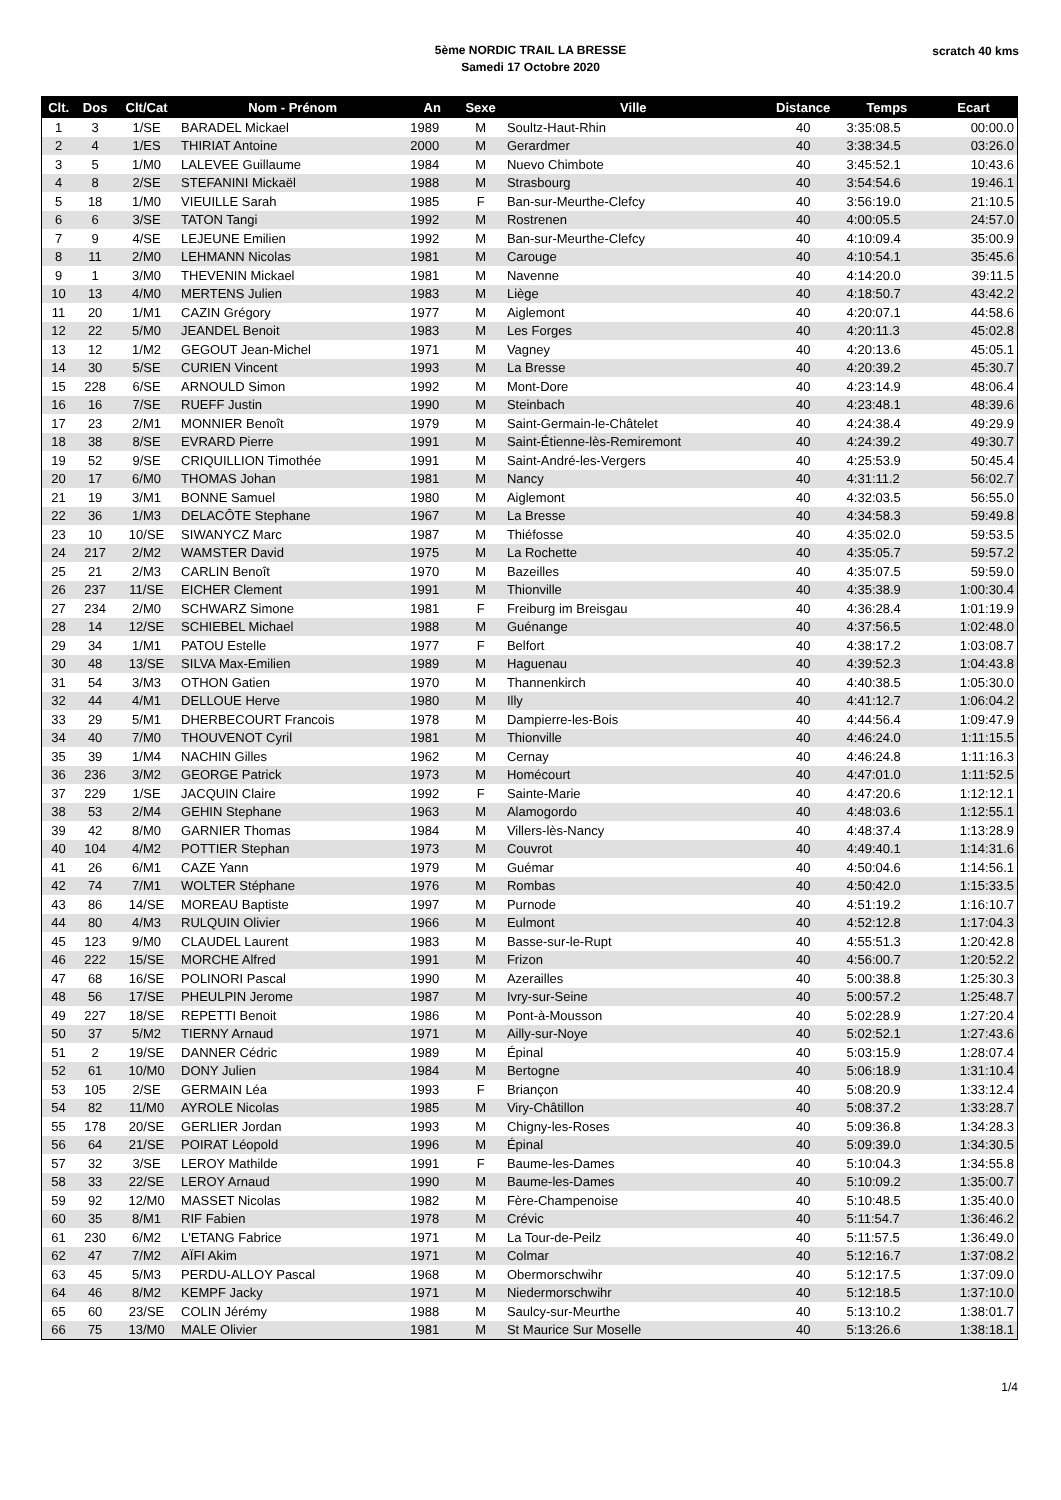5ème NORDIC TRAIL LA BRESSE
Samedi 17 Octobre 2020
scratch 40 kms
| Clt. | Dos | Clt/Cat | Nom - Prénom | An | Sexe | Ville | Distance | Temps | Ecart |
| --- | --- | --- | --- | --- | --- | --- | --- | --- | --- |
| 1 | 3 | 1/SE | BARADEL Mickael | 1989 | M | Soultz-Haut-Rhin | 40 | 3:35:08.5 | 00:00.0 |
| 2 | 4 | 1/ES | THIRIAT Antoine | 2000 | M | Gerardmer | 40 | 3:38:34.5 | 03:26.0 |
| 3 | 5 | 1/M0 | LALEVEE Guillaume | 1984 | M | Nuevo Chimbote | 40 | 3:45:52.1 | 10:43.6 |
| 4 | 8 | 2/SE | STEFANINI Mickaël | 1988 | M | Strasbourg | 40 | 3:54:54.6 | 19:46.1 |
| 5 | 18 | 1/M0 | VIEUILLE Sarah | 1985 | F | Ban-sur-Meurthe-Clefcy | 40 | 3:56:19.0 | 21:10.5 |
| 6 | 6 | 3/SE | TATON Tangi | 1992 | M | Rostrenen | 40 | 4:00:05.5 | 24:57.0 |
| 7 | 9 | 4/SE | LEJEUNE Emilien | 1992 | M | Ban-sur-Meurthe-Clefcy | 40 | 4:10:09.4 | 35:00.9 |
| 8 | 11 | 2/M0 | LEHMANN Nicolas | 1981 | M | Carouge | 40 | 4:10:54.1 | 35:45.6 |
| 9 | 1 | 3/M0 | THEVENIN Mickael | 1981 | M | Navenne | 40 | 4:14:20.0 | 39:11.5 |
| 10 | 13 | 4/M0 | MERTENS Julien | 1983 | M | Liège | 40 | 4:18:50.7 | 43:42.2 |
| 11 | 20 | 1/M1 | CAZIN Grégory | 1977 | M | Aiglemont | 40 | 4:20:07.1 | 44:58.6 |
| 12 | 22 | 5/M0 | JEANDEL Benoit | 1983 | M | Les Forges | 40 | 4:20:11.3 | 45:02.8 |
| 13 | 12 | 1/M2 | GEGOUT Jean-Michel | 1971 | M | Vagney | 40 | 4:20:13.6 | 45:05.1 |
| 14 | 30 | 5/SE | CURIEN Vincent | 1993 | M | La Bresse | 40 | 4:20:39.2 | 45:30.7 |
| 15 | 228 | 6/SE | ARNOULD Simon | 1992 | M | Mont-Dore | 40 | 4:23:14.9 | 48:06.4 |
| 16 | 16 | 7/SE | RUEFF Justin | 1990 | M | Steinbach | 40 | 4:23:48.1 | 48:39.6 |
| 17 | 23 | 2/M1 | MONNIER Benoît | 1979 | M | Saint-Germain-le-Châtelet | 40 | 4:24:38.4 | 49:29.9 |
| 18 | 38 | 8/SE | EVRARD Pierre | 1991 | M | Saint-Étienne-lès-Remiremont | 40 | 4:24:39.2 | 49:30.7 |
| 19 | 52 | 9/SE | CRIQUILLION Timothée | 1991 | M | Saint-André-les-Vergers | 40 | 4:25:53.9 | 50:45.4 |
| 20 | 17 | 6/M0 | THOMAS Johan | 1981 | M | Nancy | 40 | 4:31:11.2 | 56:02.7 |
| 21 | 19 | 3/M1 | BONNE Samuel | 1980 | M | Aiglemont | 40 | 4:32:03.5 | 56:55.0 |
| 22 | 36 | 1/M3 | DELACÔTE Stephane | 1967 | M | La Bresse | 40 | 4:34:58.3 | 59:49.8 |
| 23 | 10 | 10/SE | SIWANYCZ Marc | 1987 | M | Thiéfosse | 40 | 4:35:02.0 | 59:53.5 |
| 24 | 217 | 2/M2 | WAMSTER David | 1975 | M | La Rochette | 40 | 4:35:05.7 | 59:57.2 |
| 25 | 21 | 2/M3 | CARLIN Benoît | 1970 | M | Bazeilles | 40 | 4:35:07.5 | 59:59.0 |
| 26 | 237 | 11/SE | EICHER Clement | 1991 | M | Thionville | 40 | 4:35:38.9 | 1:00:30.4 |
| 27 | 234 | 2/M0 | SCHWARZ Simone | 1981 | F | Freiburg im Breisgau | 40 | 4:36:28.4 | 1:01:19.9 |
| 28 | 14 | 12/SE | SCHIEBEL Michael | 1988 | M | Guénange | 40 | 4:37:56.5 | 1:02:48.0 |
| 29 | 34 | 1/M1 | PATOU Estelle | 1977 | F | Belfort | 40 | 4:38:17.2 | 1:03:08.7 |
| 30 | 48 | 13/SE | SILVA Max-Emilien | 1989 | M | Haguenau | 40 | 4:39:52.3 | 1:04:43.8 |
| 31 | 54 | 3/M3 | OTHON Gatien | 1970 | M | Thannenkirch | 40 | 4:40:38.5 | 1:05:30.0 |
| 32 | 44 | 4/M1 | DELLOUE Herve | 1980 | M | Illy | 40 | 4:41:12.7 | 1:06:04.2 |
| 33 | 29 | 5/M1 | DHERBECOURT Francois | 1978 | M | Dampierre-les-Bois | 40 | 4:44:56.4 | 1:09:47.9 |
| 34 | 40 | 7/M0 | THOUVENOT Cyril | 1981 | M | Thionville | 40 | 4:46:24.0 | 1:11:15.5 |
| 35 | 39 | 1/M4 | NACHIN Gilles | 1962 | M | Cernay | 40 | 4:46:24.8 | 1:11:16.3 |
| 36 | 236 | 3/M2 | GEORGE Patrick | 1973 | M | Homécourt | 40 | 4:47:01.0 | 1:11:52.5 |
| 37 | 229 | 1/SE | JACQUIN Claire | 1992 | F | Sainte-Marie | 40 | 4:47:20.6 | 1:12:12.1 |
| 38 | 53 | 2/M4 | GEHIN Stephane | 1963 | M | Alamogordo | 40 | 4:48:03.6 | 1:12:55.1 |
| 39 | 42 | 8/M0 | GARNIER Thomas | 1984 | M | Villers-lès-Nancy | 40 | 4:48:37.4 | 1:13:28.9 |
| 40 | 104 | 4/M2 | POTTIER Stephan | 1973 | M | Couvrot | 40 | 4:49:40.1 | 1:14:31.6 |
| 41 | 26 | 6/M1 | CAZE Yann | 1979 | M | Guémar | 40 | 4:50:04.6 | 1:14:56.1 |
| 42 | 74 | 7/M1 | WOLTER Stéphane | 1976 | M | Rombas | 40 | 4:50:42.0 | 1:15:33.5 |
| 43 | 86 | 14/SE | MOREAU Baptiste | 1997 | M | Purnode | 40 | 4:51:19.2 | 1:16:10.7 |
| 44 | 80 | 4/M3 | RULQUIN Olivier | 1966 | M | Eulmont | 40 | 4:52:12.8 | 1:17:04.3 |
| 45 | 123 | 9/M0 | CLAUDEL Laurent | 1983 | M | Basse-sur-le-Rupt | 40 | 4:55:51.3 | 1:20:42.8 |
| 46 | 222 | 15/SE | MORCHE Alfred | 1991 | M | Frizon | 40 | 4:56:00.7 | 1:20:52.2 |
| 47 | 68 | 16/SE | POLINORI Pascal | 1990 | M | Azerailles | 40 | 5:00:38.8 | 1:25:30.3 |
| 48 | 56 | 17/SE | PHEULPIN Jerome | 1987 | M | Ivry-sur-Seine | 40 | 5:00:57.2 | 1:25:48.7 |
| 49 | 227 | 18/SE | REPETTI Benoit | 1986 | M | Pont-à-Mousson | 40 | 5:02:28.9 | 1:27:20.4 |
| 50 | 37 | 5/M2 | TIERNY Arnaud | 1971 | M | Ailly-sur-Noye | 40 | 5:02:52.1 | 1:27:43.6 |
| 51 | 2 | 19/SE | DANNER Cédric | 1989 | M | Épinal | 40 | 5:03:15.9 | 1:28:07.4 |
| 52 | 61 | 10/M0 | DONY Julien | 1984 | M | Bertogne | 40 | 5:06:18.9 | 1:31:10.4 |
| 53 | 105 | 2/SE | GERMAIN Léa | 1993 | F | Briançon | 40 | 5:08:20.9 | 1:33:12.4 |
| 54 | 82 | 11/M0 | AYROLE Nicolas | 1985 | M | Viry-Châtillon | 40 | 5:08:37.2 | 1:33:28.7 |
| 55 | 178 | 20/SE | GERLIER Jordan | 1993 | M | Chigny-les-Roses | 40 | 5:09:36.8 | 1:34:28.3 |
| 56 | 64 | 21/SE | POIRAT Léopold | 1996 | M | Épinal | 40 | 5:09:39.0 | 1:34:30.5 |
| 57 | 32 | 3/SE | LEROY Mathilde | 1991 | F | Baume-les-Dames | 40 | 5:10:04.3 | 1:34:55.8 |
| 58 | 33 | 22/SE | LEROY Arnaud | 1990 | M | Baume-les-Dames | 40 | 5:10:09.2 | 1:35:00.7 |
| 59 | 92 | 12/M0 | MASSET Nicolas | 1982 | M | Fère-Champenoise | 40 | 5:10:48.5 | 1:35:40.0 |
| 60 | 35 | 8/M1 | RIF Fabien | 1978 | M | Crévic | 40 | 5:11:54.7 | 1:36:46.2 |
| 61 | 230 | 6/M2 | L'ETANG Fabrice | 1971 | M | La Tour-de-Peilz | 40 | 5:11:57.5 | 1:36:49.0 |
| 62 | 47 | 7/M2 | AÏFI Akim | 1971 | M | Colmar | 40 | 5:12:16.7 | 1:37:08.2 |
| 63 | 45 | 5/M3 | PERDU-ALLOY Pascal | 1968 | M | Obermorschwihr | 40 | 5:12:17.5 | 1:37:09.0 |
| 64 | 46 | 8/M2 | KEMPF Jacky | 1971 | M | Niedermorschwihr | 40 | 5:12:18.5 | 1:37:10.0 |
| 65 | 60 | 23/SE | COLIN Jérémy | 1988 | M | Saulcy-sur-Meurthe | 40 | 5:13:10.2 | 1:38:01.7 |
| 66 | 75 | 13/M0 | MALE Olivier | 1981 | M | St Maurice Sur Moselle | 40 | 5:13:26.6 | 1:38:18.1 |
1/4